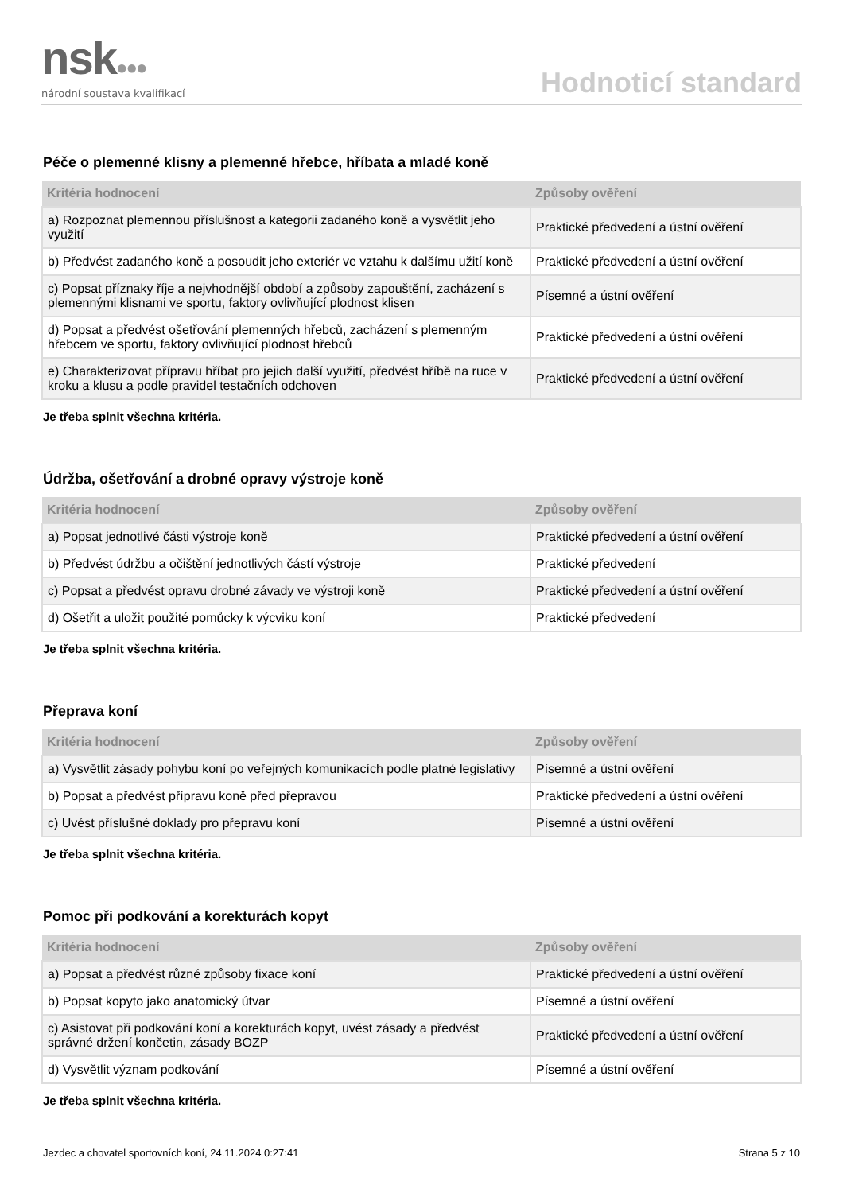nsk●●●
národní soustava kvalifikací
Hodnoticí standard
Péče o plemenné klisny a plemenné hřebce, hříbata a mladé koně
| Kritéria hodnocení | Způsoby ověření |
| --- | --- |
| a) Rozpoznat plemennou příslušnost a kategorii zadaného koně a vysvětlit jeho využití | Praktické předvedení a ústní ověření |
| b) Předvést zadaného koně a posoudit jeho exteriér ve vztahu k dalšímu užití koně | Praktické předvedení a ústní ověření |
| c) Popsat příznaky říje a nejvhodnější období a způsoby zapouštění, zacházení s plemennými klisnami ve sportu, faktory ovlivňující plodnost klisen | Písemné a ústní ověření |
| d) Popsat a předvést ošetřování plemenných hřebců, zacházení s plemenným hřebcem ve sportu, faktory ovlivňující plodnost hřebců | Praktické předvedení a ústní ověření |
| e) Charakterizovat přípravu hříbat pro jejich další využití, předvést hříbě na ruce v kroku a klusu a podle pravidel testačních odchoven | Praktické předvedení a ústní ověření |
Je třeba splnit všechna kritéria.
Údržba, ošetřování a drobné opravy výstroje koně
| Kritéria hodnocení | Způsoby ověření |
| --- | --- |
| a) Popsat jednotlivé části výstroje koně | Praktické předvedení a ústní ověření |
| b) Předvést údržbu a očištění jednotlivých částí výstroje | Praktické předvedení |
| c) Popsat a předvést opravu drobné závady ve výstroji koně | Praktické předvedení a ústní ověření |
| d) Ošetřit a uložit použité pomůcky k výcviku koní | Praktické předvedení |
Je třeba splnit všechna kritéria.
Přeprava koní
| Kritéria hodnocení | Způsoby ověření |
| --- | --- |
| a) Vysvětlit zásady pohybu koní po veřejných komunikacích podle platné legislativy | Písemné a ústní ověření |
| b) Popsat a předvést přípravu koně před přepravou | Praktické předvedení a ústní ověření |
| c) Uvést příslušné doklady pro přepravu koní | Písemné a ústní ověření |
Je třeba splnit všechna kritéria.
Pomoc při podkování a korekturách kopyt
| Kritéria hodnocení | Způsoby ověření |
| --- | --- |
| a) Popsat a předvést různé způsoby fixace koní | Praktické předvedení a ústní ověření |
| b) Popsat kopyto jako anatomický útvar | Písemné a ústní ověření |
| c) Asistovat při podkování koní a korekturách kopyt, uvést zásady a předvést správné držení končetin, zásady BOZP | Praktické předvedení a ústní ověření |
| d) Vysvětlit význam podkování | Písemné a ústní ověření |
Je třeba splnit všechna kritéria.
Jezdec a chovatel sportovních koní, 24.11.2024 0:27:41 Strana 5 z 10